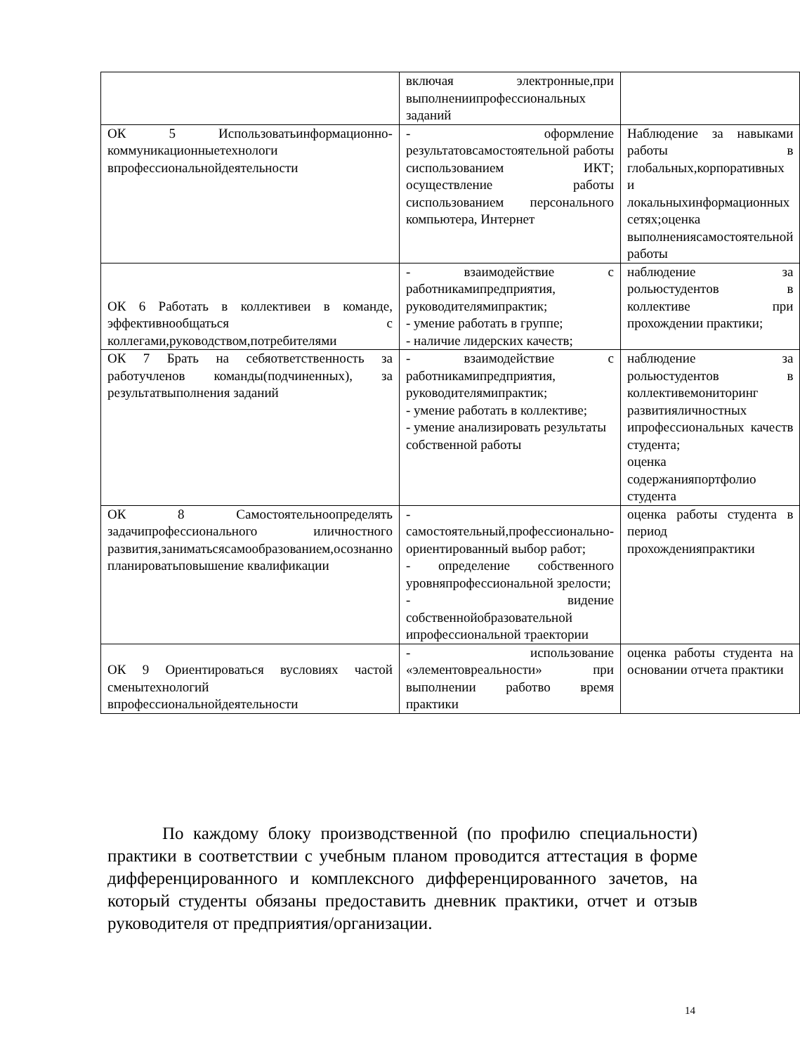| | включая электронные,при выполнениипрофессиональных заданий | |
| ОК 5 Использоватьинформационно-коммуникационныетехнологи впрофессиональнойдеятельности | - оформление результатовсамостоятельной работы сиспользованием ИКТ; осуществление работы сиспользованием персонального компьютера, Интернет | Наблюдение за навыками работы в глобальных,корпоративных и локальныхинформационных сетях;оценка выполнениясамостоятельной работы |
| ОК 6 Работать в коллективеи в команде, эффективнообщаться с коллегами,руководством,потребителями | - взаимодействие с работникамипредприятия, руководителямипрактик; - умение работать в группе; - наличие лидерских качеств; | наблюдение за рольюстудентов в коллективе при прохождении практики; |
| ОК 7 Брать на себяответственность за работучленов команды(подчиненных), за результатвыполнения заданий | - взаимодействие с работникамипредприятия, руководителямипрактик; - умение работать в коллективе; - умение анализировать результаты собственной работы | наблюдение за рольюстудентов в коллективемониторинг развитияличностных ипрофессиональных качеств студента; оценка содержанияпортфолио студента |
| ОК 8 Самостоятельноопределять задачипрофессионального иличностного развития,заниматьсясамообразованием,осознанно планироватьповышение квалификации | - самостоятельный,профессионально-ориентированный выбор работ; - определение собственного уровняпрофессиональной зрелости; - видение собственнойобразовательной ипрофессиональной траектории | оценка работы студента в период прохожденияпрактики |
| ОК 9 Ориентироваться вусловиях частой сменытехнологий впрофессиональнойдеятельности | - использование «элементовреальности» при выполнении работво время практики | оценка работы студента на основании отчета практики |
По каждому блоку производственной (по профилю специальности) практики в соответствии с учебным планом проводится аттестация в форме дифференцированного и комплексного дифференцированного зачетов, на который студенты обязаны предоставить дневник практики, отчет и отзыв руководителя от предприятия/организации.
14